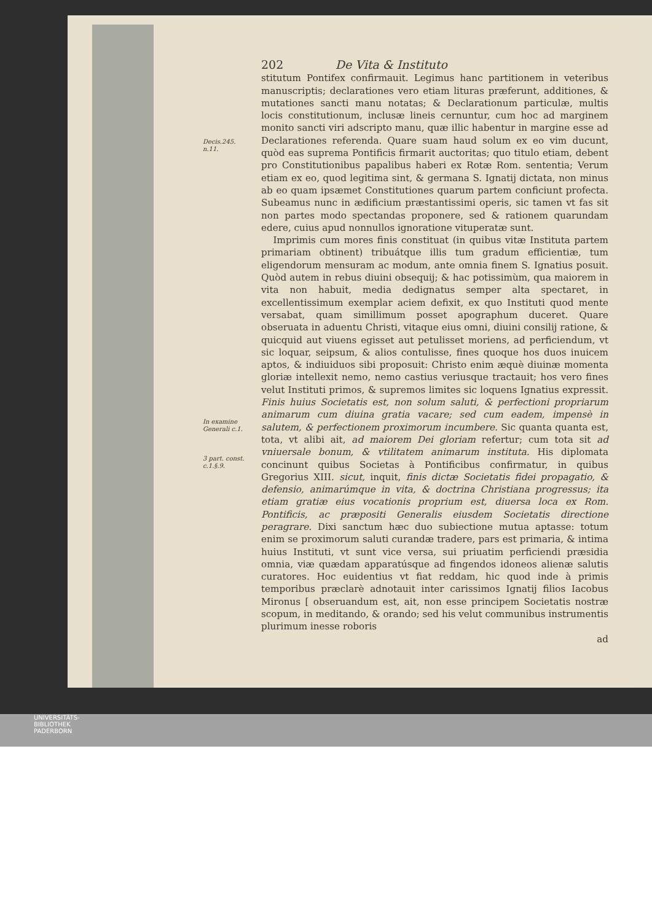202 De Vita & Instituto
Decis.245.
n.11.
stitutum Pontifex confirmauit. Legimus hanc partitionem in veteribus manuscriptis; declarationes vero etiam lituras præferunt, additiones, & mutationes sancti manu notatas; & Declarationum particulæ, multis locis constitutionum, inclusæ lineis cernuntur, cum hoc ad marginem monito sancti viri adscripto manu, quæ illic habentur in margine esse ad Declarationes referenda. Quare suam haud solum ex eo vim ducunt, quòd eas suprema Pontificis firmarit auctoritas; quo titulo etiam, debent pro Constitutionibus papalibus haberi ex Rotæ Rom. sententia; Verum etiam ex eo, quod legitima sint, & germana S. Ignatij dictata, non minus ab eo quam ipsæmet Constitutiones quarum partem conficiunt profecta. Subeamus nunc in ædificium præstantissimi operis, sic tamen vt fas sit non partes modo spectandas proponere, sed & rationem quarundam edere, cuius apud nonnullos ignoratione vituperatæ sunt.
In examine Generali c.1.
3 part. const. c.1.§.9.
Imprimis cum mores finis constituat (in quibus vitæ Instituta partem primariam obtinent) tribuátque illis tum gradum efficientiæ, tum eligendorum mensuram ac modum, ante omnia finem S. Ignatius posuit. Quòd autem in rebus diuini obsequij; & hac potissimùm, qua maiorem in vita non habuit, media dedignatus semper alta spectaret, in excellentissimum exemplar aciem defixit, ex quo Instituti quod mente versabat, quam simillimum posset apographum duceret. Quare obseruata in aduentu Christi, vitaque eius omni, diuini consilij ratione, & quicquid aut viuens egisset aut petulisset moriens, ad perficiendum, vt sic loquar, seipsum, & alios contulisse, fines quoque hos duos inuicem aptos, & indiuiduos sibi proposuit: Christo enim æquè diuinæ momenta gloriæ intellexit nemo, nemo castius veriusque tractauit; hos vero fines velut Instituti primos, & supremos limites sic loquens Ignatius expressit. Finis huius Societatis est, non solum saluti, & perfectioni propriarum animarum cum diuina gratia vacare; sed cum eadem, impensè in salutem, & perfectionem proximorum incumbere. Sic quanta quanta est, tota, vt alibi ait, ad maiorem Dei gloriam refertur; cum tota sit ad vniuersale bonum, & vtilitatem animarum instituta. His diplomata concinunt quibus Societas à Pontificibus confirmatur, in quibus Gregorius XIII. sicut, inquit, finis dictæ Societatis fidei propagatio, & defensio, animarúmque in vita, & doctrina Christiana progressus; ita etiam gratiæ eius vocationis proprium est, diuersa loca ex Rom. Pontificis, ac præpositi Generalis eiusdem Societatis directione peragrare. Dixi sanctum hæc duo subiectione mutua aptasse: totum enim se proximorum saluti curandæ tradere, pars est primaria, & intima huius Instituti, vt sunt vice versa, sui priuatim perficiendi præsidia omnia, viæ quædam apparatúsque ad fingendos idoneos alienæ salutis curatores. Hoc euidentius vt fiat reddam, hic quod inde à primis temporibus præclarè adnotauit inter carissimos Ignatij filios Iacobus Mironus [ obseruandum est, ait, non esse principem Societatis nostræ scopum, in meditando, & orando; sed his velut communibus instrumentis plurimum inesse roboris
ad
UNIVERSITÄTS-
BIBLIOTHEK
PADERBORN